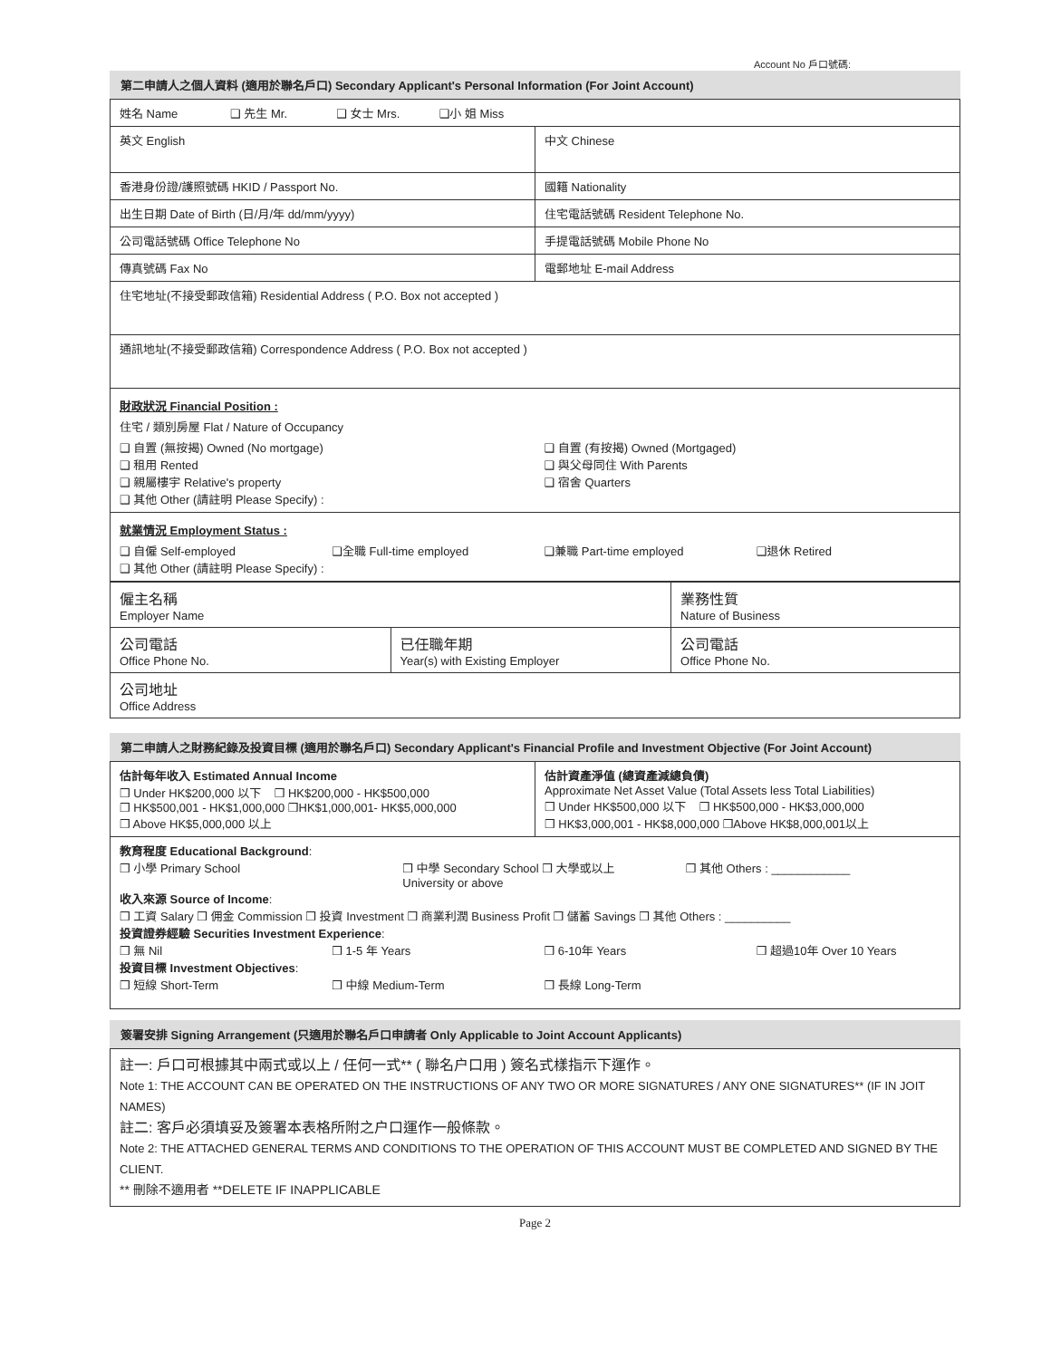Account No 戶口號碼:
第二申請人之個人資料 (適用於聯名戶口) Secondary Applicant's Personal Information (For Joint Account)
| 姓名 Name ❑ 先生 Mr. ❑ 女士 Mrs. ❑小 姐 Miss | |
| 英文 English | 中文 Chinese |
| 香港身份證/護照號碼 HKID / Passport No. | 國籍 Nationality |
| 出生日期 Date of Birth (日/月/年 dd/mm/yyyy) | 住宅電話號碼 Resident Telephone No. |
| 公司電話號碼 Office Telephone No | 手提電話號碼 Mobile Phone No |
| 傳真號碼 Fax No | 電郵地址 E-mail Address |
| 住宅地址(不接受郵政信箱) Residential Address ( P.O. Box not accepted ) | |
| 通訊地址(不接受郵政信箱) Correspondence Address ( P.O. Box not accepted ) | |
| 財政狀況 Financial Position : 住宅 / 類別房屋 Flat / Nature of Occupancy ❑ 自置 (無按揭) Owned (No mortgage) ❑ 自置 (有按揭) Owned (Mortgaged) ❑ 租用 Rented ❑ 與父母同住 With Parents ❑ 親屬樓宇 Relative's property ❑ 宿舍 Quarters ❑ 其他 Other (請註明 Please Specify) : | |
| 就業情況 Employment Status : ❑ 自僱 Self-employed ❑全職 Full-time employed ❑兼職 Part-time employed ❑退休 Retired ❑ 其他 Other (請註明 Please Specify) : | |
| 僱主名稱 Employer Name | | 業務性質 Nature of Business |
| 公司電話 Office Phone No. | 已任職年期 Year(s) with Existing Employer | 公司電話 Office Phone No. |
| 公司地址 Office Address | | |
第二申請人之財務紀錄及投資目標 (適用於聯名戶口) Secondary Applicant's Financial Profile and Investment Objective (For Joint Account)
| 估計每年收入 Estimated Annual Income ❒ Under HK$200,000 以下 ❒ HK$200,000 - HK$500,000 ❒ HK$500,001 - HK$1,000,000 ❒HK$1,000,001- HK$5,000,000 ❒ Above HK$5,000,000 以上 | 估計資產淨值 (總資產減總負債) Approximate Net Asset Value (Total Assets less Total Liabilities) ❒ Under HK$500,000 以下 ❒ HK$500,000 - HK$3,000,000 ❒ HK$3,000,001 - HK$8,000,000 ❒Above HK$8,000,001以上 |
| 教育程度 Educational Background : ❒ 小學 Primary School ❒ 中學 Secondary School ❒ 大學或以上 University or above ❒ 其他 Others : ____________ 收入來源 Source of Income : ❒ 工資 Salary ❒ 佣金 Commission ❒ 投資 Investment ❒ 商業利潤 Business Profit ❒ 儲蓄 Savings ❒ 其他 Others : __________ 投資證券經驗 Securities Investment Experience : ❒ 無 Nil ❒ 1-5 年 Years ❒ 6-10年 Years ❒ 超過10年 Over 10 Years 投資目標 Investment Objectives : ❒ 短線 Short-Term ❒ 中線 Medium-Term ❒ 長線 Long-Term | |
簽署安排 Signing Arrangement (只適用於聯名戶口申請者 Only Applicable to Joint Account Applicants)
註一: 戶口可根據其中兩式或以上 / 任何一式** ( 聯名户口用 ) 簽名式樣指示下運作。
Note 1: THE ACCOUNT CAN BE OPERATED ON THE INSTRUCTIONS OF ANY TWO OR MORE SIGNATURES / ANY ONE SIGNATURES** (IF IN JOIT NAMES)
註二: 客戶必須填妥及簽署本表格所附之户口運作一般條款。
Note 2: THE ATTACHED GENERAL TERMS AND CONDITIONS TO THE OPERATION OF THIS ACCOUNT MUST BE COMPLETED AND SIGNED BY THE CLIENT.
** 刪除不適用者 **DELETE IF INAPPLICABLE
Page 2